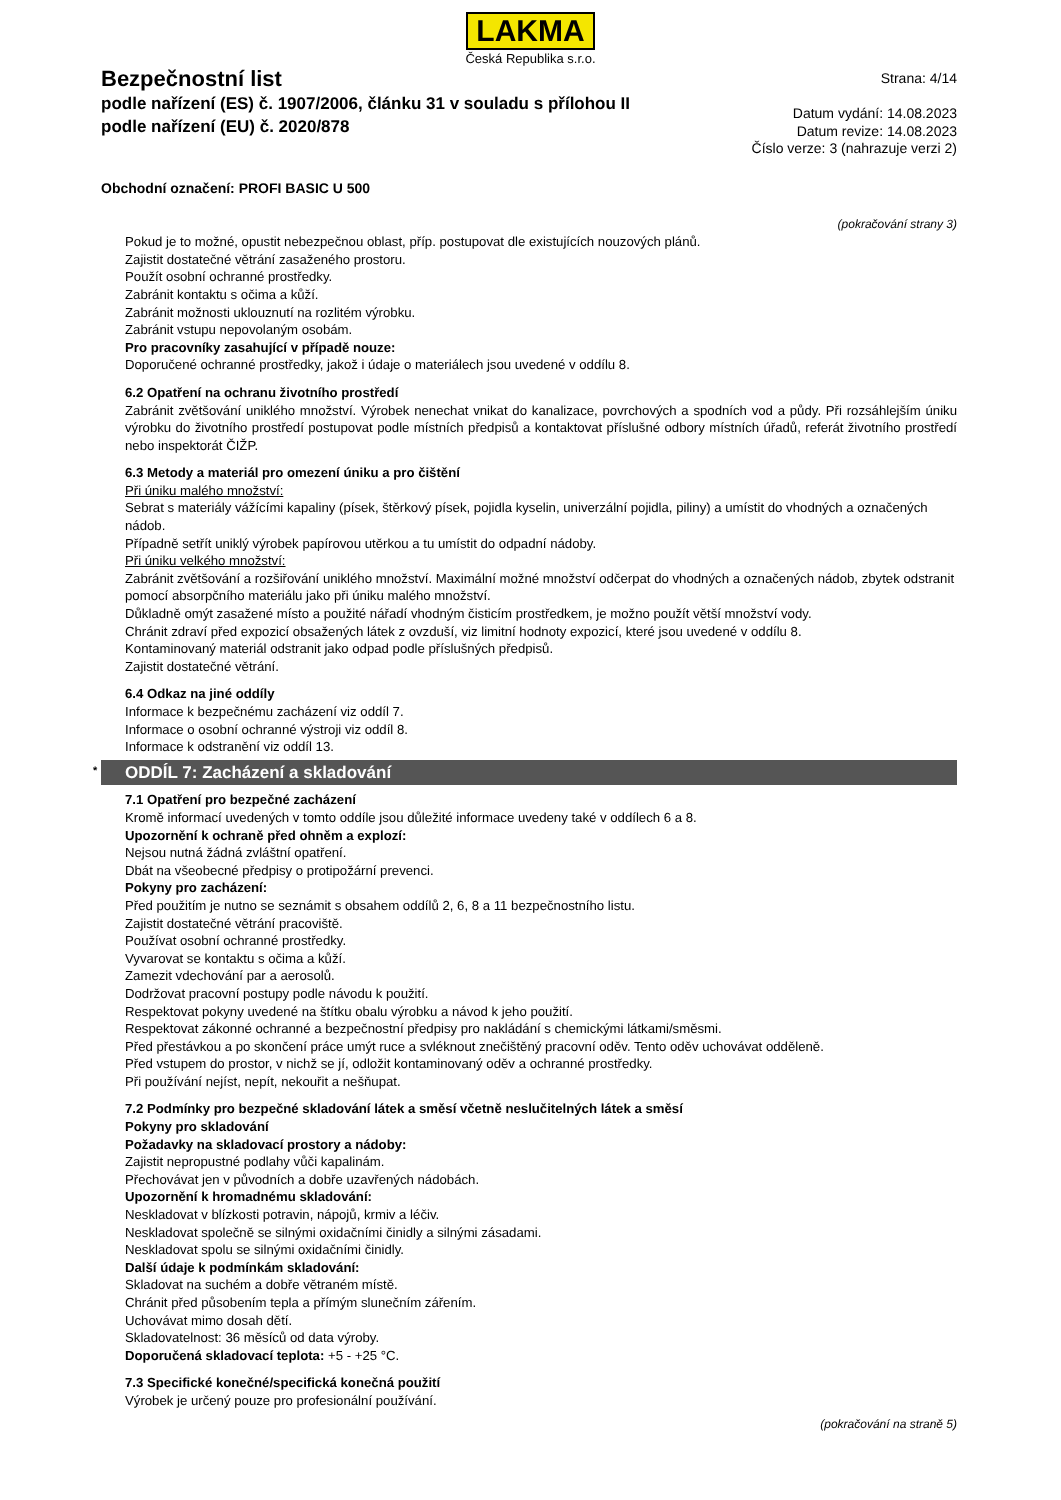LAKMA
Česká Republika s.r.o.
Bezpečnostní list
podle nařízení (ES) č. 1907/2006, článku 31 v souladu s přílohou II
podle nařízení (EU) č. 2020/878
Strana: 4/14
Datum vydání: 14.08.2023
Datum revize: 14.08.2023
Číslo verze: 3 (nahrazuje verzi 2)
Obchodní označení: PROFI BASIC U 500
(pokračování strany 3)
Pokud je to možné, opustit nebezpečnou oblast, příp. postupovat dle existujících nouzových plánů.
Zajistit dostatečné větrání zasaženého prostoru.
Použít osobní ochranné prostředky.
Zabránit kontaktu s očima a kůží.
Zabránit možnosti uklouznutí na rozlitém výrobku.
Zabránit vstupu nepovolaným osobám.
Pro pracovníky zasahující v případě nouze:
Doporučené ochranné prostředky, jakož i údaje o materiálech jsou uvedené v oddílu 8.
6.2 Opatření na ochranu životního prostředí
Zabránit zvětšování uniklého množství. Výrobek nenechat vnikat do kanalizace, povrchových a spodních vod a půdy. Při rozsáhlejším úniku výrobku do životního prostředí postupovat podle místních předpisů a kontaktovat příslušné odbory místních úřadů, referát životního prostředí nebo inspektorát ČIŽP.
6.3 Metody a materiál pro omezení úniku a pro čištění
Při úniku malého množství:
Sebrat s materiály vážícími kapaliny (písek, štěrkový písek, pojidla kyselin, univerzální pojidla, piliny) a umístit do vhodných a označených nádob.
Případně setřít uniklý výrobek papírovou utěrkou a tu umístit do odpadní nádoby.
Při úniku velkého množství:
Zabránit zvětšování a rozšiřování uniklého množství. Maximální možné množství odčerpat do vhodných a označených nádob, zbytek odstranit pomocí absorpčního materiálu jako při úniku malého množství.
Důkladně omýt zasažené místo a použité nářadí vhodným čisticím prostředkem, je možno použít větší množství vody.
Chránit zdraví před expozicí obsažených látek z ovzduší, viz limitní hodnoty expozicí, které jsou uvedené v oddílu 8.
Kontaminovaný materiál odstranit jako odpad podle příslušných předpisů.
Zajistit dostatečné větrání.
6.4 Odkaz na jiné oddíly
Informace k bezpečnému zacházení viz oddíl 7.
Informace o osobní ochranné výstroji viz oddíl 8.
Informace k odstranění viz oddíl 13.
* ODDÍL 7: Zacházení a skladování
7.1 Opatření pro bezpečné zacházení
Kromě informací uvedených v tomto oddíle jsou důležité informace uvedeny také v oddílech 6 a 8.
Upozornění k ochraně před ohněm a explozí:
Nejsou nutná žádná zvláštní opatření.
Dbát na všeobecné předpisy o protipožární prevenci.
Pokyny pro zacházení:
Před použitím je nutno se seznámit s obsahem oddílů 2, 6, 8 a 11 bezpečnostního listu.
Zajistit dostatečné větrání pracoviště.
Používat osobní ochranné prostředky.
Vyvarovat se kontaktu s očima a kůží.
Zamezit vdechování par a aerosolů.
Dodržovat pracovní postupy podle návodu k použití.
Respektovat pokyny uvedené na štítku obalu výrobku a návod k jeho použití.
Respektovat zákonné ochranné a bezpečnostní předpisy pro nakládání s chemickými látkami/směsmi.
Před přestávkou a po skončení práce umýt ruce a svléknout znečištěný pracovní oděv. Tento oděv uchovávat odděleně.
Před vstupem do prostor, v nichž se jí, odložit kontaminovaný oděv a ochranné prostředky.
Při používání nejíst, nepít, nekouřit a nešňupat.
7.2 Podmínky pro bezpečné skladování látek a směsí včetně neslučitelných látek a směsí
Pokyny pro skladování
Požadavky na skladovací prostory a nádoby:
Zajistit nepropustné podlahy vůči kapalinám.
Přechovávat jen v původních a dobře uzavřených nádobách.
Upozornění k hromadnému skladování:
Neskladovat v blízkosti potravin, nápojů, krmiv a léčiv.
Neskladovat společně se silnými oxidačními činidly a silnými zásadami.
Neskladovat spolu se silnými oxidačními činidly.
Další údaje k podmínkám skladování:
Skladovat na suchém a dobře větraném místě.
Chránit před působením tepla a přímým slunečním zářením.
Uchovávat mimo dosah dětí.
Skladovatelnost: 36 měsíců od data výroby.
Doporučená skladovací teplota: +5 - +25 °C.
7.3 Specifické konečné/specifická konečná použití
Výrobek je určený pouze pro profesionální používání.
(pokračování na straně 5)